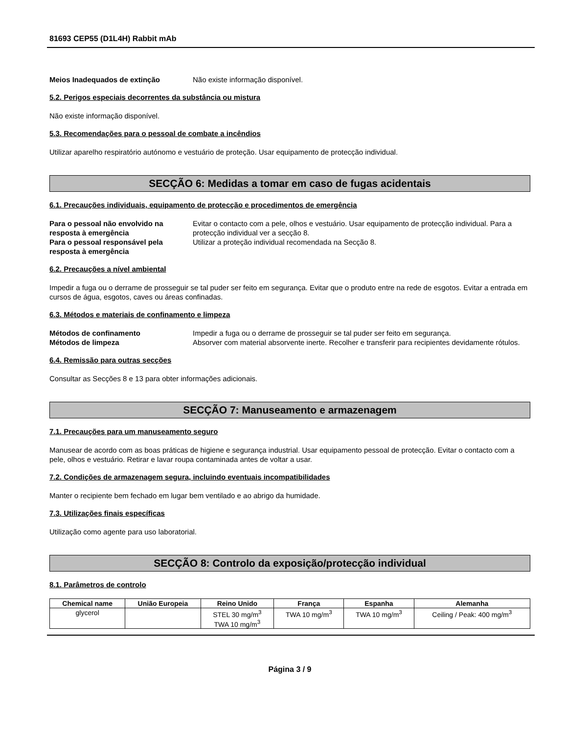81693 CEP55 (D1L4H) Rabbit mAb
Meios Inadequados de extinção Não existe informação disponível.
5.2. Perigos especiais decorrentes da substância ou mistura
Não existe informação disponível.
5.3. Recomendações para o pessoal de combate a incêndios
Utilizar aparelho respiratório autónomo e vestuário de proteção. Usar equipamento de protecção individual.
SECÇÃO 6: Medidas a tomar em caso de fugas acidentais
6.1. Precauções individuais, equipamento de protecção e procedimentos de emergência
Para o pessoal não envolvido na resposta à emergência
Evitar o contacto com a pele, olhos e vestuário. Usar equipamento de protecção individual. Para a protecção individual ver a secção 8.
Para o pessoal responsável pela resposta à emergência
Utilizar a proteção individual recomendada na Secção 8.
6.2. Precauções a nível ambiental
Impedir a fuga ou o derrame de prosseguir se tal puder ser feito em segurança. Evitar que o produto entre na rede de esgotos. Evitar a entrada em cursos de água, esgotos, caves ou áreas confinadas.
6.3. Métodos e materiais de confinamento e limpeza
Métodos de confinamento Impedir a fuga ou o derrame de prosseguir se tal puder ser feito em segurança.
Métodos de limpeza Absorver com material absorvente inerte. Recolher e transferir para recipientes devidamente rótulos.
6.4. Remissão para outras secções
Consultar as Secções 8 e 13 para obter informações adicionais.
SECÇÃO 7: Manuseamento e armazenagem
7.1. Precauções para um manuseamento seguro
Manusear de acordo com as boas práticas de higiene e segurança industrial. Usar equipamento pessoal de protecção. Evitar o contacto com a pele, olhos e vestuário. Retirar e lavar roupa contaminada antes de voltar a usar.
7.2. Condições de armazenagem segura, incluindo eventuais incompatibilidades
Manter o recipiente bem fechado em lugar bem ventilado e ao abrigo da humidade.
7.3. Utilizações finais específicas
Utilização como agente para uso laboratorial.
SECÇÃO 8: Controlo da exposição/protecção individual
8.1. Parâmetros de controlo
| Chemical name | União Europeia | Reino Unido | França | Espanha | Alemanha |
| --- | --- | --- | --- | --- | --- |
| glycerol | | STEL 30 mg/m<sup>3</sup> TWA 10 mg/m<sup>3</sup> | TWA 10 mg/m<sup>3</sup> | TWA 10 mg/m<sup>3</sup> | Ceiling / Peak: 400 mg/m<sup>3</sup> |
Página 3 / 9